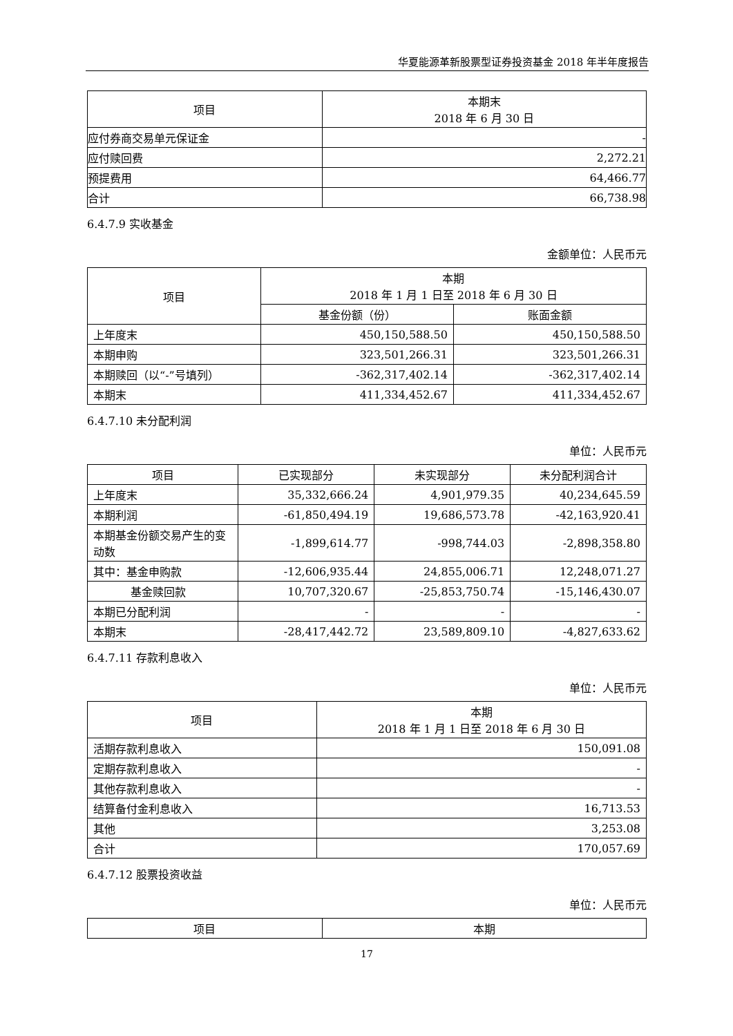华夏能源革新股票型证券投资基金 2018 年半年度报告
| 项目 | 本期末 2018 年 6 月 30 日 |
| --- | --- |
| 应付券商交易单元保证金 | - |
| 应付赎回费 | 2,272.21 |
| 预提费用 | 64,466.77 |
| 合计 | 66,738.98 |
6.4.7.9 实收基金
金额单位：人民币元
| 项目 | 本期 2018 年 1 月 1 日至 2018 年 6 月 30 日 | |
| --- | --- | --- |
| | 基金份额（份） | 账面金额 |
| 上年度末 | 450,150,588.50 | 450,150,588.50 |
| 本期申购 | 323,501,266.31 | 323,501,266.31 |
| 本期赎回（以“-”号填列） | -362,317,402.14 | -362,317,402.14 |
| 本期末 | 411,334,452.67 | 411,334,452.67 |
6.4.7.10 未分配利润
单位：人民币元
| 项目 | 已实现部分 | 未实现部分 | 未分配利润合计 |
| --- | --- | --- | --- |
| 上年度末 | 35,332,666.24 | 4,901,979.35 | 40,234,645.59 |
| 本期利润 | -61,850,494.19 | 19,686,573.78 | -42,163,920.41 |
| 本期基金份额交易产生的变动数 | -1,899,614.77 | -998,744.03 | -2,898,358.80 |
| 其中：基金申购款 | -12,606,935.44 | 24,855,006.71 | 12,248,071.27 |
| 基金赎回款 | 10,707,320.67 | -25,853,750.74 | -15,146,430.07 |
| 本期已分配利润 | - | - | - |
| 本期末 | -28,417,442.72 | 23,589,809.10 | -4,827,633.62 |
6.4.7.11 存款利息收入
单位：人民币元
| 项目 | 本期 2018 年 1 月 1 日至 2018 年 6 月 30 日 |
| --- | --- |
| 活期存款利息收入 | 150,091.08 |
| 定期存款利息收入 | - |
| 其他存款利息收入 | - |
| 结算备付金利息收入 | 16,713.53 |
| 其他 | 3,253.08 |
| 合计 | 170,057.69 |
6.4.7.12 股票投资收益
单位：人民币元
| 项目 | 本期 |
| --- | --- |
17